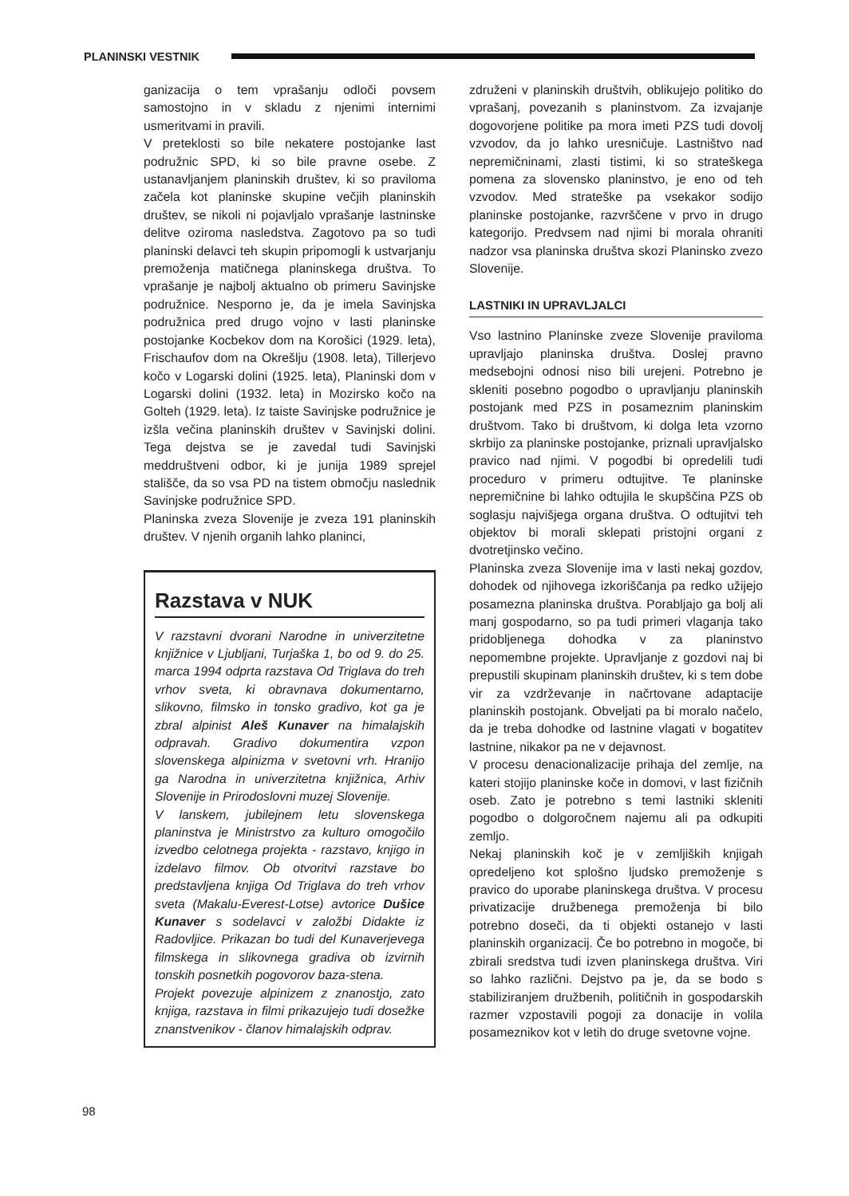PLANINSKI VESTNIK
ganizacija o tem vprašanju odloči povsem samostojno in v skladu z njenimi internimi usmeritvami in pravili.
V preteklosti so bile nekatere postojanke last podružnic SPD, ki so bile pravne osebe. Z ustanavljanjem planinskih društev, ki so praviloma začela kot planinske skupine večjih planinskih društev, se nikoli ni pojavljalo vprašanje lastninske delitve oziroma nasledstva. Zagotovo pa so tudi planinski delavci teh skupin pripomogli k ustvarjanju premoženja matičnega planinskega društva. To vprašanje je najbolj aktualno ob primeru Savinjske podružnice. Nesporno je, da je imela Savinjska podružnica pred drugo vojno v lasti planinske postojanke Kocbekov dom na Korošici (1929. leta), Frischaufov dom na Okrešlju (1908. leta), Tillerjevo kočo v Logarski dolini (1925. leta), Planinski dom v Logarski dolini (1932. leta) in Mozirsko kočo na Golteh (1929. leta). Iz taiste Savinjske podružnice je izšla večina planinskih društev v Savinjski dolini. Tega dejstva se je zavedal tudi Savinjski meddruštveni odbor, ki je junija 1989 sprejel stališče, da so vsa PD na tistem območju naslednik Savinjske podružnice SPD.
Planinska zveza Slovenije je zveza 191 planinskih društev. V njenih organih lahko planinci,
Razstava v NUK
V razstavni dvorani Narodne in univerzitetne knjižnice v Ljubljani, Turjaška 1, bo od 9. do 25. marca 1994 odprta razstava Od Triglava do treh vrhov sveta, ki obravnava dokumentarno, slikovno, filmsko in tonsko gradivo, kot ga je zbral alpinist Aleš Kunaver na himalajskih odpravah. Gradivo dokumentira vzpon slovenskega alpinizma v svetovni vrh. Hranijo ga Narodna in univerzitetna knjižnica, Arhiv Slovenije in Prirodoslovni muzej Slovenije.
V lanskem, jubilejnem letu slovenskega planinstva je Ministrstvo za kulturo omogočilo izvedbo celotnega projekta - razstavo, knjigo in izdelavo filmov. Ob otvoritvi razstave bo predstavljena knjiga Od Triglava do treh vrhov sveta (Makalu-Everest-Lotse) avtorice Dušice Kunaver s sodelavci v založbi Didakte iz Radovljice. Prikazan bo tudi del Kunaverjevega filmskega in slikovnega gradiva ob izvirnih tonskih posnetkih pogovorov baza-stena.
Projekt povezuje alpinizem z znanostjo, zato knjiga, razstava in filmi prikazujejo tudi dosežke znanstvenikov - članov himalajskih odprav.
združeni v planinskih društvih, oblikujejo politiko do vprašanj, povezanih s planinstvom. Za izvajanje dogovorjene politike pa mora imeti PZS tudi dovolj vzvodov, da jo lahko uresničuje. Lastništvo nad nepremičninami, zlasti tistimi, ki so strateškega pomena za slovensko planinstvo, je eno od teh vzvodov. Med strateške pa vsekakor sodijo planinske postojanke, razvrščene v prvo in drugo kategorijo. Predvsem nad njimi bi morala ohraniti nadzor vsa planinska društva skozi Planinsko zvezo Slovenije.
LASTNIKI IN UPRAVLJALCI
Vso lastnino Planinske zveze Slovenije praviloma upravljajo planinska društva. Doslej pravno medsebojni odnosi niso bili urejeni. Potrebno je skleniti posebno pogodbo o upravljanju planinskih postojank med PZS in posameznim planinskim društvom. Tako bi društvom, ki dolga leta vzorno skrbijo za planinske postojanke, priznali upravljalsko pravico nad njimi. V pogodbi bi opredelili tudi proceduro v primeru odtujitve. Te planinske nepremičnine bi lahko odtujila le skupščina PZS ob soglasju najvišjega organa društva. O odtujitvi teh objektov bi morali sklepati pristojni organi z dvotretjinsko večino.
Planinska zveza Slovenije ima v lasti nekaj gozdov, dohodek od njihovega izkoriščanja pa redko užijejo posamezna planinska društva. Porabljajo ga bolj ali manj gospodarno, so pa tudi primeri vlaganja tako pridobljenega dohodka v za planinstvo nepomembne projekte. Upravljanje z gozdovi naj bi prepustili skupinam planinskih društev, ki s tem dobe vir za vzdrževanje in načrtovane adaptacije planinskih postojank. Obveljati pa bi moralo načelo, da je treba dohodke od lastnine vlagati v bogatitev lastnine, nikakor pa ne v dejavnost.
V procesu denacionalizacije prihaja del zemlje, na kateri stojijo planinske koče in domovi, v last fizičnih oseb. Zato je potrebno s temi lastniki skleniti pogodbo o dolgoročnem najemu ali pa odkupiti zemljo.
Nekaj planinskih koč je v zemljiških knjigah opredeljeno kot splošno ljudsko premoženje s pravico do uporabe planinskega društva. V procesu privatizacije družbenega premoženja bi bilo potrebno doseči, da ti objekti ostanejo v lasti planinskih organizacij. Če bo potrebno in mogoče, bi zbirali sredstva tudi izven planinskega društva. Viri so lahko različni. Dejstvo pa je, da se bodo s stabiliziranjem družbenih, političnih in gospodarskih razmer vzpostavili pogoji za donacije in volila posameznikov kot v letih do druge svetovne vojne.
98